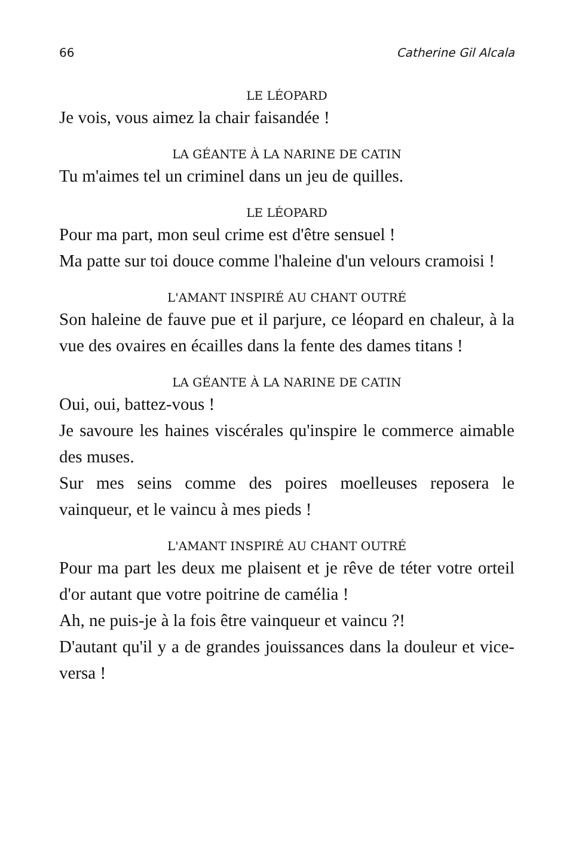66 Catherine Gil Alcala
LE LÉOPARD
Je vois, vous aimez la chair faisandée !
LA GÉANTE À LA NARINE DE CATIN
Tu m'aimes tel un criminel dans un jeu de quilles.
LE LÉOPARD
Pour ma part, mon seul crime est d'être sensuel !
Ma patte sur toi douce comme l'haleine d'un velours cramoisi !
L'AMANT INSPIRÉ AU CHANT OUTRÉ
Son haleine de fauve pue et il parjure, ce léopard en chaleur, à la vue des ovaires en écailles dans la fente des dames titans !
LA GÉANTE À LA NARINE DE CATIN
Oui, oui, battez-vous !
Je savoure les haines viscérales qu'inspire le commerce aimable des muses.
Sur mes seins comme des poires moelleuses reposera le vainqueur, et le vaincu à mes pieds !
L'AMANT INSPIRÉ AU CHANT OUTRÉ
Pour ma part les deux me plaisent et je rêve de téter votre orteil d'or autant que votre poitrine de camélia !
Ah, ne puis-je à la fois être vainqueur et vaincu ?!
D'autant qu'il y a de grandes jouissances dans la douleur et vice-versa !